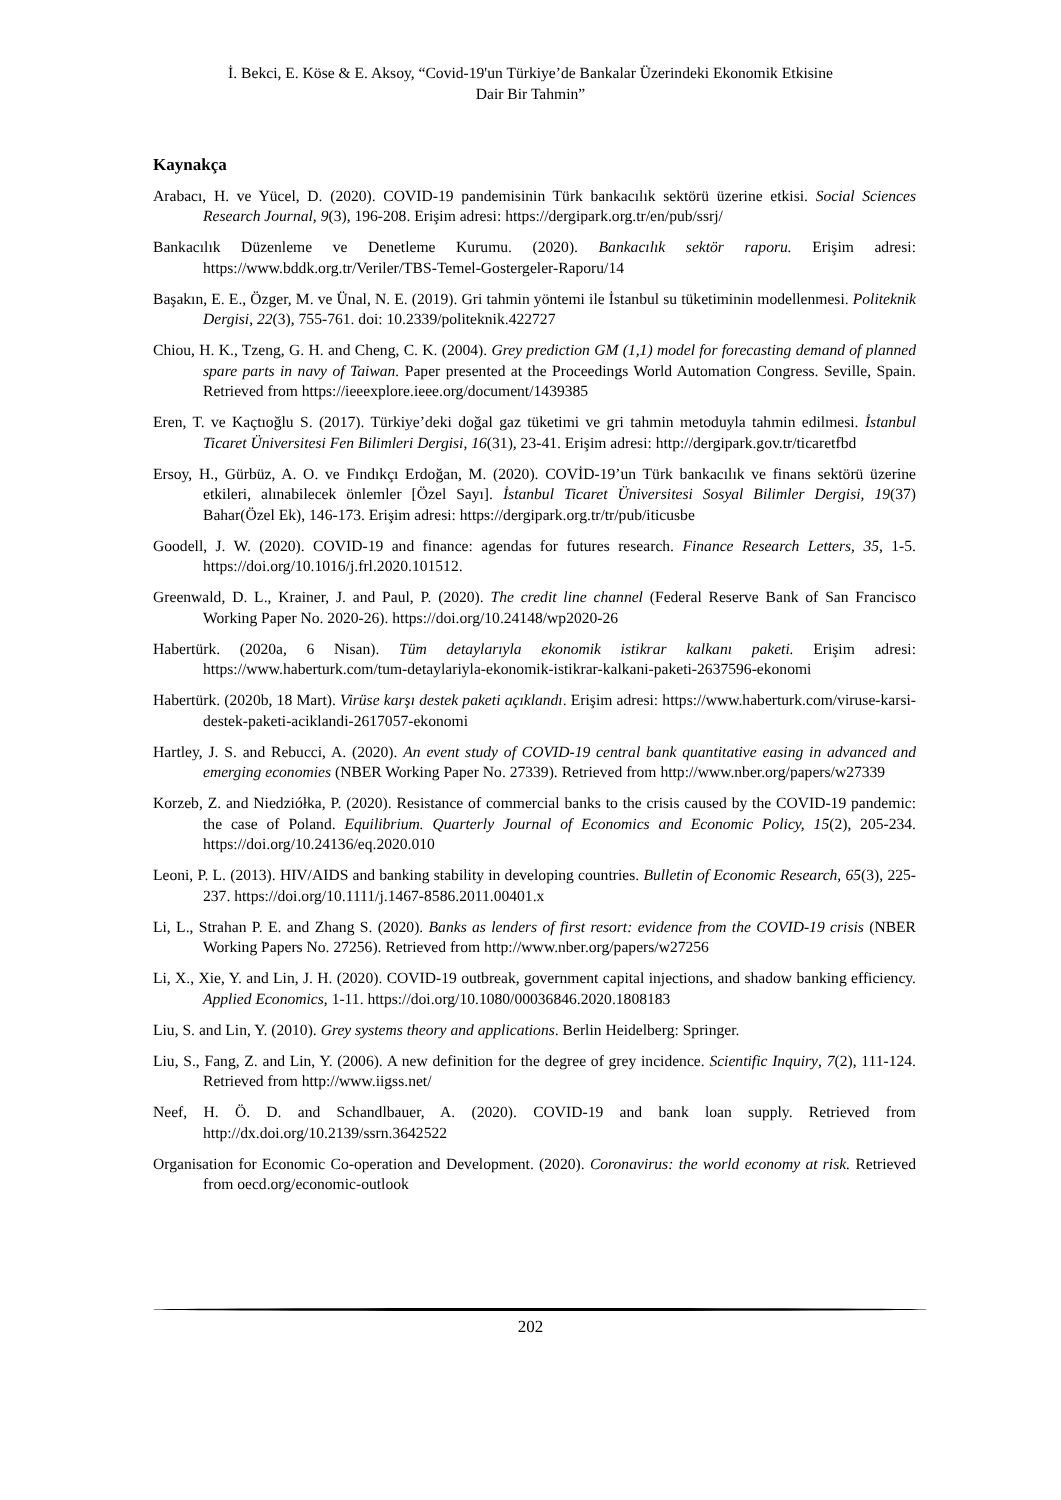İ. Bekci, E. Köse & E. Aksoy, “Covid-19'un Türkiye’de Bankalar Üzerindeki Ekonomik Etkisine
Dair Bir Tahmin”
Kaynakça
Arabacı, H. ve Yücel, D. (2020). COVID-19 pandemisinin Türk bankacılık sektörü üzerine etkisi. Social Sciences Research Journal, 9(3), 196-208. Erişim adresi: https://dergipark.org.tr/en/pub/ssrj/
Bankacılık Düzenleme ve Denetleme Kurumu. (2020). Bankacılık sektör raporu. Erişim adresi: https://www.bddk.org.tr/Veriler/TBS-Temel-Gostergeler-Raporu/14
Başakın, E. E., Özger, M. ve Ünal, N. E. (2019). Gri tahmin yöntemi ile İstanbul su tüketiminin modellenmesi. Politeknik Dergisi, 22(3), 755-761. doi: 10.2339/politeknik.422727
Chiou, H. K., Tzeng, G. H. and Cheng, C. K. (2004). Grey prediction GM (1,1) model for forecasting demand of planned spare parts in navy of Taiwan. Paper presented at the Proceedings World Automation Congress. Seville, Spain. Retrieved from https://ieeexplore.ieee.org/document/1439385
Eren, T. ve Kaçtıoğlu S. (2017). Türkiye’deki doğal gaz tüketimi ve gri tahmin metoduyla tahmin edilmesi. İstanbul Ticaret Üniversitesi Fen Bilimleri Dergisi, 16(31), 23-41. Erişim adresi: http://dergipark.gov.tr/ticaretfbd
Ersoy, H., Gürbüz, A. O. ve Fındıkçı Erdoğan, M. (2020). COVİD-19’un Türk bankacılık ve finans sektörü üzerine etkileri, alınabilecek önlemler [Özel Sayı]. İstanbul Ticaret Üniversitesi Sosyal Bilimler Dergisi, 19(37) Bahar(Özel Ek), 146-173. Erişim adresi: https://dergipark.org.tr/tr/pub/iticusbe
Goodell, J. W. (2020). COVID-19 and finance: agendas for futures research. Finance Research Letters, 35, 1-5. https://doi.org/10.1016/j.frl.2020.101512.
Greenwald, D. L., Krainer, J. and Paul, P. (2020). The credit line channel (Federal Reserve Bank of San Francisco Working Paper No. 2020-26). https://doi.org/10.24148/wp2020-26
Habertürk. (2020a, 6 Nisan). Tüm detaylarıyla ekonomik istikrar kalkanı paketi. Erişim adresi: https://www.haberturk.com/tum-detaylariyla-ekonomik-istikrar-kalkani-paketi-2637596-ekonomi
Habertürk. (2020b, 18 Mart). Virüse karşı destek paketi açıklandı. Erişim adresi: https://www.haberturk.com/viruse-karsi-destek-paketi-aciklandi-2617057-ekonomi
Hartley, J. S. and Rebucci, A. (2020). An event study of COVID-19 central bank quantitative easing in advanced and emerging economies (NBER Working Paper No. 27339). Retrieved from http://www.nber.org/papers/w27339
Korzeb, Z. and Niedziółka, P. (2020). Resistance of commercial banks to the crisis caused by the COVID-19 pandemic: the case of Poland. Equilibrium. Quarterly Journal of Economics and Economic Policy, 15(2), 205-234. https://doi.org/10.24136/eq.2020.010
Leoni, P. L. (2013). HIV/AIDS and banking stability in developing countries. Bulletin of Economic Research, 65(3), 225-237. https://doi.org/10.1111/j.1467-8586.2011.00401.x
Li, L., Strahan P. E. and Zhang S. (2020). Banks as lenders of first resort: evidence from the COVID-19 crisis (NBER Working Papers No. 27256). Retrieved from http://www.nber.org/papers/w27256
Li, X., Xie, Y. and Lin, J. H. (2020). COVID-19 outbreak, government capital injections, and shadow banking efficiency. Applied Economics, 1-11. https://doi.org/10.1080/00036846.2020.1808183
Liu, S. and Lin, Y. (2010). Grey systems theory and applications. Berlin Heidelberg: Springer.
Liu, S., Fang, Z. and Lin, Y. (2006). A new definition for the degree of grey incidence. Scientific Inquiry, 7(2), 111-124. Retrieved from http://www.iigss.net/
Neef, H. Ö. D. and Schandlbauer, A. (2020). COVID-19 and bank loan supply. Retrieved from http://dx.doi.org/10.2139/ssrn.3642522
Organisation for Economic Co-operation and Development. (2020). Coronavirus: the world economy at risk. Retrieved from oecd.org/economic-outlook
202